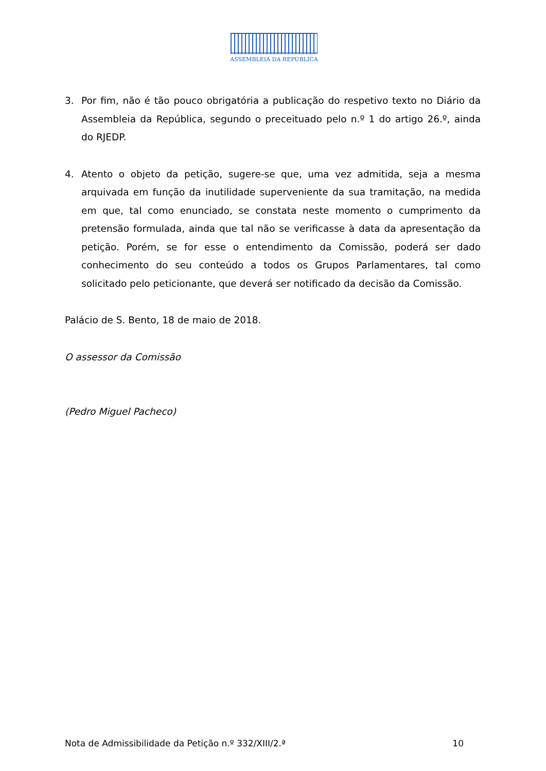ASSEMBLEIA DA REPÚBLICA
3. Por fim, não é tão pouco obrigatória a publicação do respetivo texto no Diário da Assembleia da República, segundo o preceituado pelo n.º 1 do artigo 26.º, ainda do RJEDP.
4. Atento o objeto da petição, sugere-se que, uma vez admitida, seja a mesma arquivada em função da inutilidade superveniente da sua tramitação, na medida em que, tal como enunciado, se constata neste momento o cumprimento da pretensão formulada, ainda que tal não se verificasse à data da apresentação da petição. Porém, se for esse o entendimento da Comissão, poderá ser dado conhecimento do seu conteúdo a todos os Grupos Parlamentares, tal como solicitado pelo peticionante, que deverá ser notificado da decisão da Comissão.
Palácio de S. Bento, 18 de maio de 2018.
O assessor da Comissão
(Pedro Miguel Pacheco)
Nota de Admissibilidade da Petição n.º 332/XIII/2.ª 10